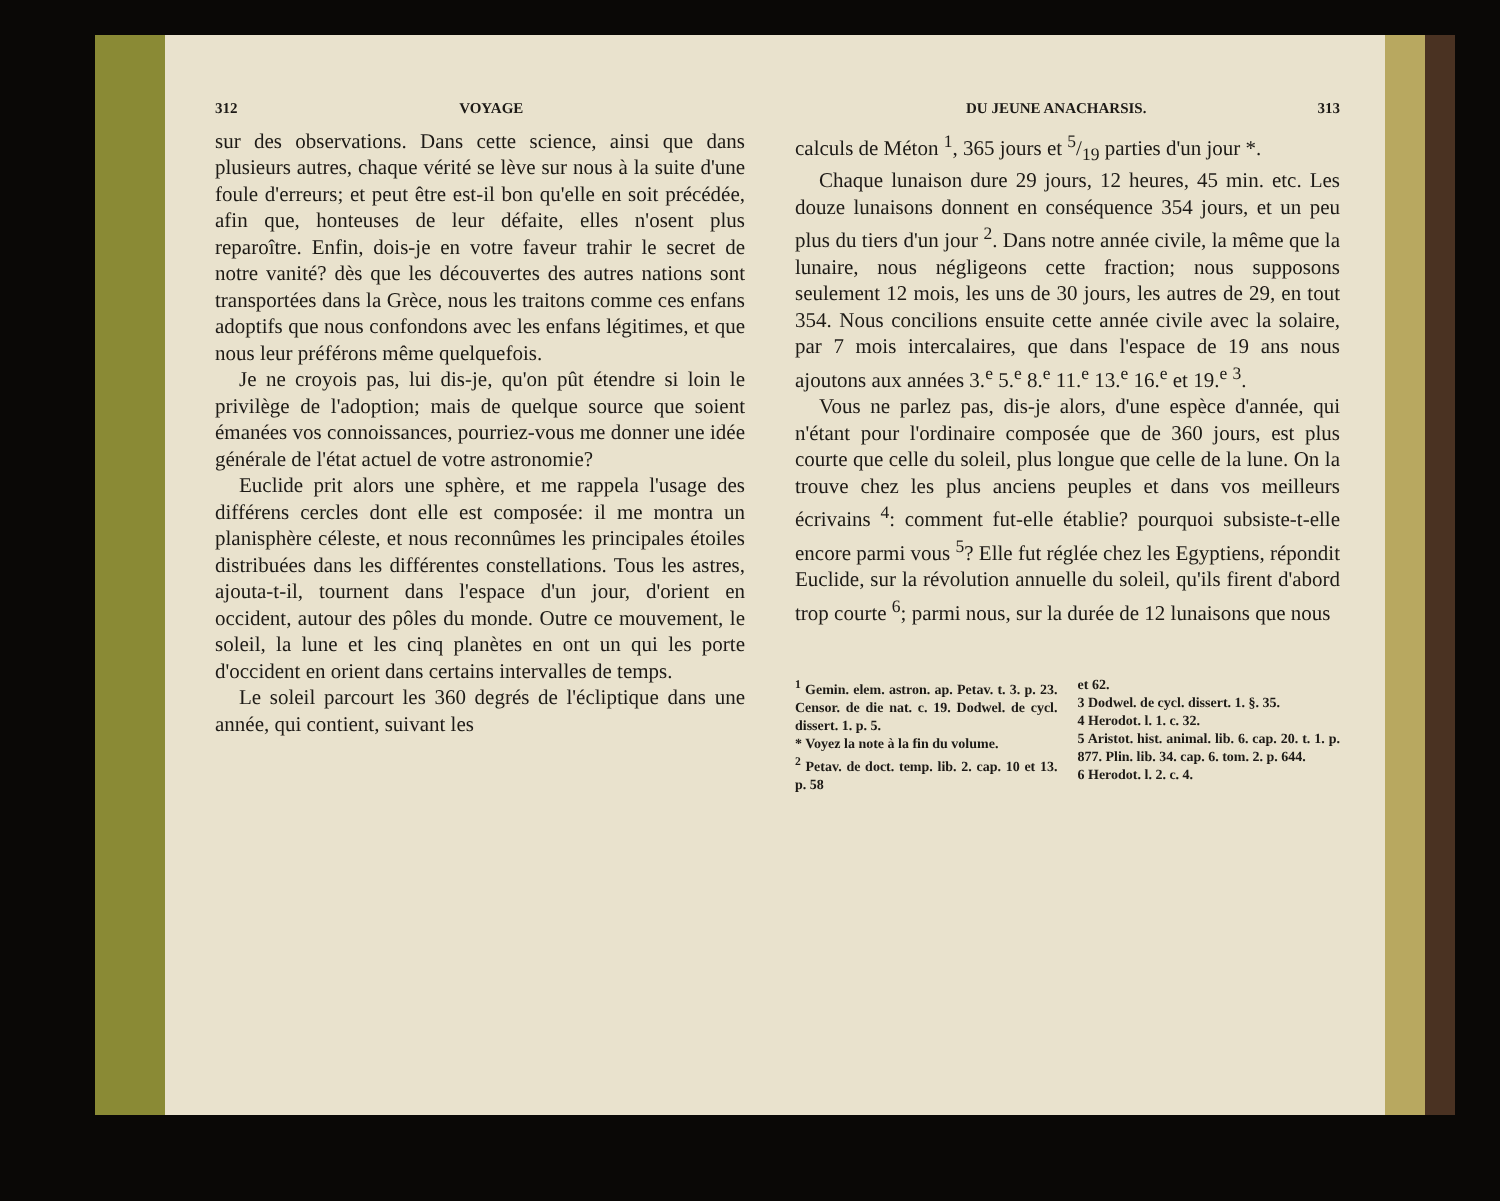312 VOYAGE
sur des observations. Dans cette science, ainsi que dans plusieurs autres, chaque vérité se lève sur nous à la suite d'une foule d'erreurs; et peut être est-il bon qu'elle en soit précédée, afin que, honteuses de leur défaite, elles n'osent plus reparoître. Enfin, dois-je en votre faveur trahir le secret de notre vanité? dès que les découvertes des autres nations sont transportées dans la Grèce, nous les traitons comme ces enfans adoptifs que nous confondons avec les enfans légitimes, et que nous leur préférons même quelquefois.
Je ne croyois pas, lui dis-je, qu'on pût étendre si loin le privilège de l'adoption; mais de quelque source que soient émanées vos connoissances, pourriez-vous me donner une idée générale de l'état actuel de votre astronomie?
Euclide prit alors une sphère, et me rappela l'usage des différens cercles dont elle est composée: il me montra un planisphère céleste, et nous reconnûmes les principales étoiles distribuées dans les différentes constellations. Tous les astres, ajouta-t-il, tournent dans l'espace d'un jour, d'orient en occident, autour des pôles du monde. Outre ce mouvement, le soleil, la lune et les cinq planètes en ont un qui les porte d'occident en orient dans certains intervalles de temps.
Le soleil parcourt les 360 degrés de l'écliptique dans une année, qui contient, suivant les
DU JEUNE ANACHARSIS. 313
calculs de Méton <sup>1</sup>, 365 jours et 5/19 parties d'un jour *.
Chaque lunaison dure 29 jours, 12 heures, 45 min. etc. Les douze lunaisons donnent en conséquence 354 jours, et un peu plus du tiers d'un jour <sup>2</sup>. Dans notre année civile, la même que la lunaire, nous négligeons cette fraction; nous supposons seulement 12 mois, les uns de 30 jours, les autres de 29, en tout 354. Nous concilions ensuite cette année civile avec la solaire, par 7 mois intercalaires, que dans l'espace de 19 ans nous ajoutons aux années 3.<sup>e</sup> 5.<sup>e</sup> 8.<sup>e</sup> 11.<sup>e</sup> 13.<sup>e</sup> 16.<sup>e</sup> et 19.<sup>e</sup> <sup>3</sup>.
Vous ne parlez pas, dis-je alors, d'une espèce d'année, qui n'étant pour l'ordinaire composée que de 360 jours, est plus courte que celle du soleil, plus longue que celle de la lune. On la trouve chez les plus anciens peuples et dans vos meilleurs écrivains <sup>4</sup>: comment fut-elle établie? pourquoi subsiste-t-elle encore parmi vous <sup>5</sup>? Elle fut réglée chez les Egyptiens, répondit Euclide, sur la révolution annuelle du soleil, qu'ils firent d'abord trop courte <sup>6</sup>; parmi nous, sur la durée de 12 lunaisons que nous
<sup>1</sup> Gemin. elem. astron. ap. Petav. t. 3. p. 23. Censor. de die nat. c. 19. Dodwel. de cycl. dissert. 1. p. 5.
* Voyez la note à la fin du volume.
<sup>2</sup> Petav. de doct. temp. lib. 2. cap. 10 et 13. p. 58
et 62.
3 Dodwel. de cycl. dissert. 1. §. 35.
4 Herodot. l. 1. c. 32.
5 Aristot. hist. animal. lib. 6. cap. 20. t. 1. p. 877. Plin. lib. 34. cap. 6. tom. 2. p. 644.
6 Herodot. l. 2. c. 4.